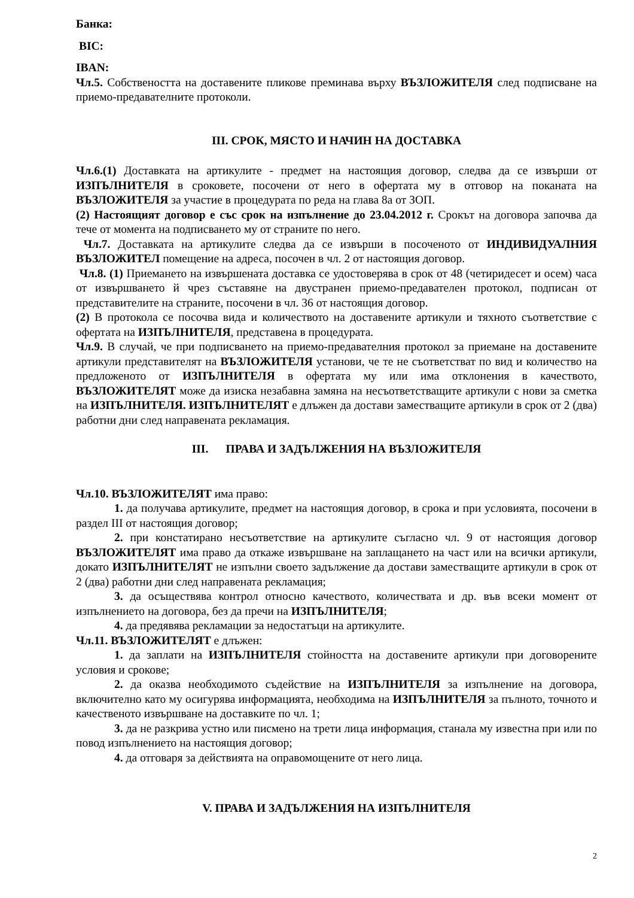Банка:
BIC:
IBAN:
Чл.5. Собствеността на доставените пликове преминава върху ВЪЗЛОЖИТЕЛЯ след подписване на приемо-предавателните протоколи.
III. СРОК, МЯСТО И НАЧИН НА ДОСТАВКА
Чл.6.(1) Доставката на артикулите - предмет на настоящия договор, следва да се извърши от ИЗПЪЛНИТЕЛЯ в сроковете, посочени от него в офертата му в отговор на поканата на ВЪЗЛОЖИТЕЛЯ за участие в процедурата по реда на глава 8а от ЗОП.
(2) Настоящият договор е със срок на изпълнение до 23.04.2012 г. Срокът на договора започва да тече от момента на подписването му от страните по него.
Чл.7. Доставката на артикулите следва да се извърши в посоченото от ИНДИВИДУАЛНИЯ ВЪЗЛОЖИТЕЛ помещение на адреса, посочен в чл. 2 от настоящия договор.
Чл.8. (1) Приемането на извършената доставка се удостоверява в срок от 48 (четиридесет и осем) часа от извършването й чрез съставяне на двустранен приемо-предавателен протокол, подписан от представителите на страните, посочени в чл. 36 от настоящия договор.
(2) В протокола се посочва вида и количеството на доставените артикули и тяхното съответствие с офертата на ИЗПЪЛНИТЕЛЯ, представена в процедурата.
Чл.9. В случай, че при подписването на приемо-предавателния протокол за приемане на доставените артикули представителят на ВЪЗЛОЖИТЕЛЯ установи, че те не съответстват по вид и количество на предложеното от ИЗПЪЛНИТЕЛЯ в офертата му или има отклонения в качеството, ВЪЗЛОЖИТЕЛЯТ може да изиска незабавна замяна на несъответстващите артикули с нови за сметка на ИЗПЪЛНИТЕЛЯ. ИЗПЪЛНИТЕЛЯТ е длъжен да достави заместващите артикули в срок от 2 (два) работни дни след направената рекламация.
III. ПРАВА И ЗАДЪЛЖЕНИЯ НА ВЪЗЛОЖИТЕЛЯ
Чл.10. ВЪЗЛОЖИТЕЛЯТ има право:
1. да получава артикулите, предмет на настоящия договор, в срока и при условията, посочени в раздел III от настоящия договор;
2. при констатирано несъответствие на артикулите съгласно чл. 9 от настоящия договор ВЪЗЛОЖИТЕЛЯТ има право да откаже извършване на заплащането на част или на всички артикули, докато ИЗПЪЛНИТЕЛЯТ не изпълни своето задължение да достави заместващите артикули в срок от 2 (два) работни дни след направената рекламация;
3. да осъществява контрол относно качеството, количествата и др. във всеки момент от изпълнението на договора, без да пречи на ИЗПЪЛНИТЕЛЯ;
4. да предявява рекламации за недостатъци на артикулите.
Чл.11. ВЪЗЛОЖИТЕЛЯТ е длъжен:
1. да заплати на ИЗПЪЛНИТЕЛЯ стойността на доставените артикули при договорените условия и срокове;
2. да оказва необходимото съдействие на ИЗПЪЛНИТЕЛЯ за изпълнение на договора, включително като му осигурява информацията, необходима на ИЗПЪЛНИТЕЛЯ за пълното, точното и качественото извършване на доставките по чл. 1;
3. да не разкрива устно или писмено на трети лица информация, станала му известна при или по повод изпълнението на настоящия договор;
4. да отговаря за действията на оправомощените от него лица.
V. ПРАВА И ЗАДЪЛЖЕНИЯ НА ИЗПЪЛНИТЕЛЯ
2